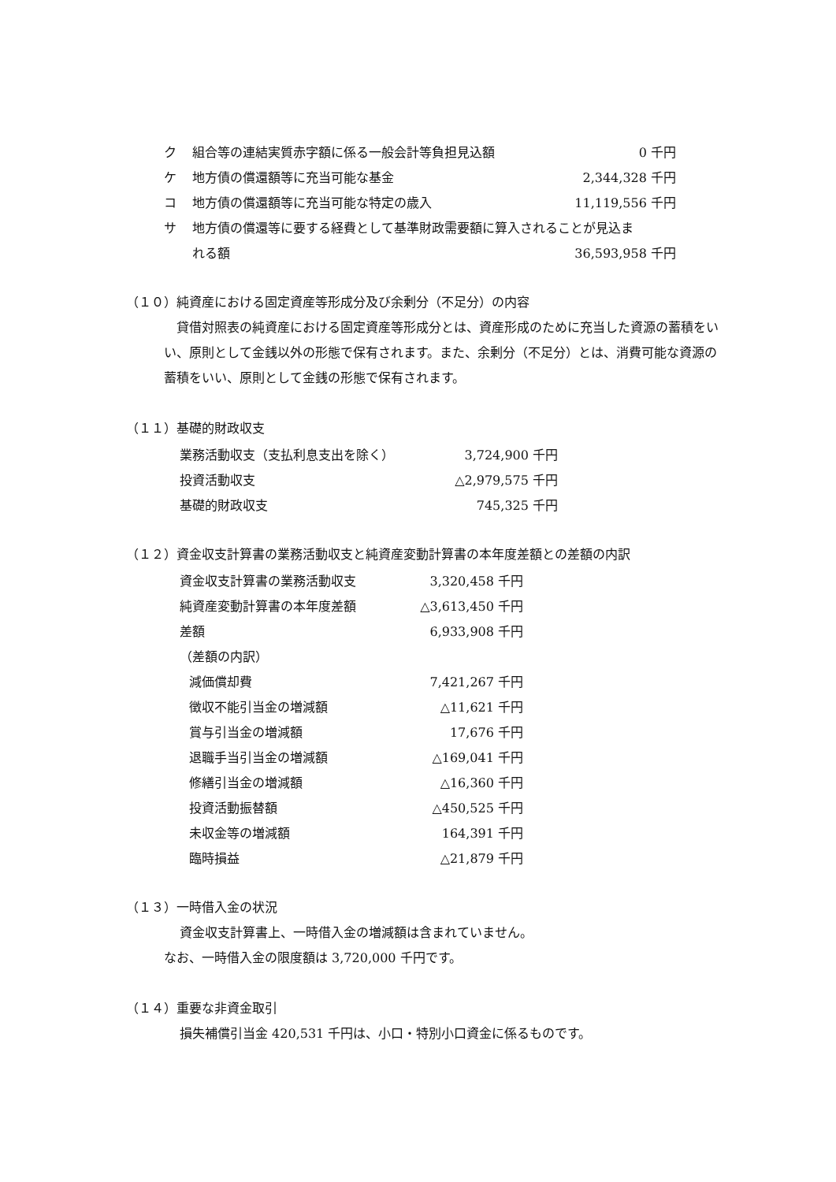| ク | 組合等の連結実質赤字額に係る一般会計等負担見込額 | 0 千円 |
| ケ | 地方債の償還額等に充当可能な基金 | 2,344,328 千円 |
| コ | 地方債の償還額等に充当可能な特定の歳入 | 11,119,556 千円 |
| サ | 地方債の償還等に要する経費として基準財政需要額に算入されることが見込ま | |
| | れる額 | 36,593,958 千円 |
（１０）純資産における固定資産等形成分及び余剰分（不足分）の内容
貸借対照表の純資産における固定資産等形成分とは、資産形成のために充当した資源の蓄積をいい、原則として金銭以外の形態で保有されます。また、余剰分（不足分）とは、消費可能な資源の蓄積をいい、原則として金銭の形態で保有されます。
（１１）基礎的財政収支
| 業務活動収支（支払利息支出を除く） | 3,724,900 千円 |
| 投資活動収支 | △2,979,575 千円 |
| 基礎的財政収支 | 745,325 千円 |
（１２）資金収支計算書の業務活動収支と純資産変動計算書の本年度差額との差額の内訳
| 資金収支計算書の業務活動収支 | 3,320,458 千円 |
| 純資産変動計算書の本年度差額 | △3,613,450 千円 |
| 差額 | 6,933,908 千円 |
| （差額の内訳） | |
| 減価償却費 | 7,421,267 千円 |
| 徴収不能引当金の増減額 | △11,621 千円 |
| 賞与引当金の増減額 | 17,676 千円 |
| 退職手当引当金の増減額 | △169,041 千円 |
| 修繕引当金の増減額 | △16,360 千円 |
| 投資活動振替額 | △450,525 千円 |
| 未収金等の増減額 | 164,391 千円 |
| 臨時損益 | △21,879 千円 |
（１３）一時借入金の状況
資金収支計算書上、一時借入金の増減額は含まれていません。
なお、一時借入金の限度額は 3,720,000 千円です。
（１４）重要な非資金取引
損失補償引当金 420,531 千円は、小口・特別小口資金に係るものです。